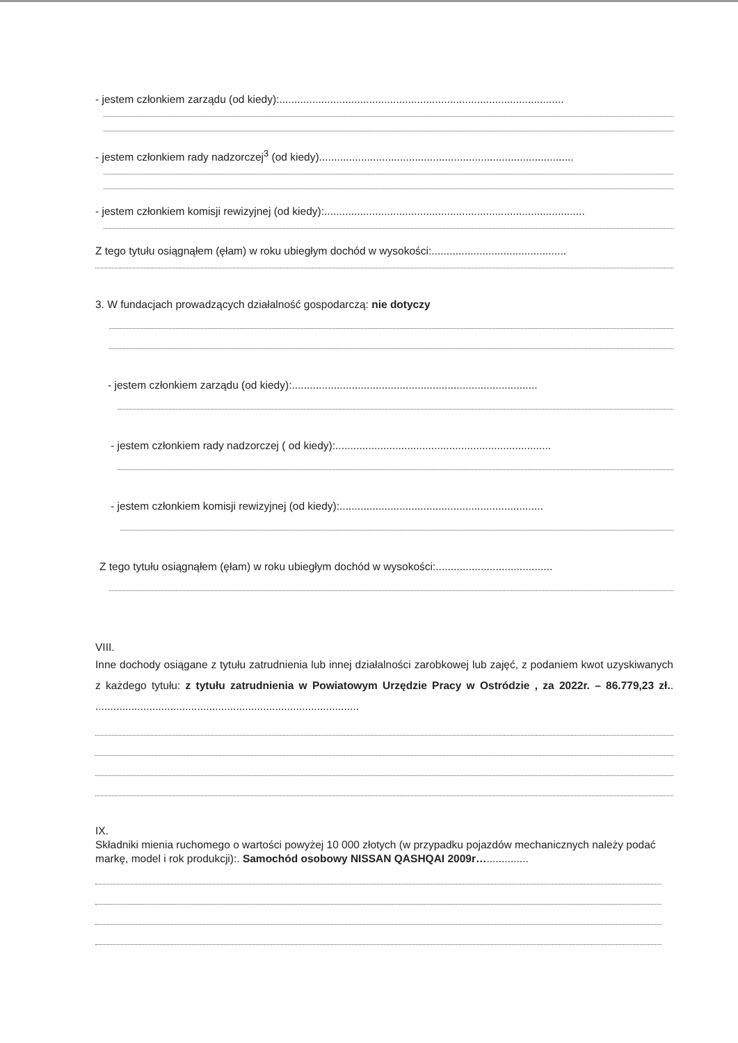- jestem członkiem zarządu (od kiedy):...............................................................................................
- jestem członkiem rady nadzorczej<sup>3</sup> (od kiedy).....................................................................................
- jestem członkiem komisji rewizyjnej (od kiedy):.......................................................................................
Z tego tytułu osiągnąłem (ęłam) w roku ubiegłym dochód w wysokości:.............................................
3. W fundacjach prowadzących działalność gospodarczą: nie dotyczy
- jestem członkiem zarządu (od kiedy):..................................................................................
- jestem członkiem rady nadzorczej ( od kiedy):........................................................................
- jestem członkiem komisji rewizyjnej (od kiedy):....................................................................
Z tego tytułu osiągnąłem (ęłam) w roku ubiegłym dochód w wysokości:.......................................
VIII.
Inne dochody osiągane z tytułu zatrudnienia lub innej działalności zarobkowej lub zajęć, z podaniem kwot uzyskiwanych z każdego tytułu: z tytułu zatrudnienia w Powiatowym Urzędzie Pracy w Ostródzie , za 2022r. – 86.779,23 zł.. ........................................................................................
IX.
Składniki mienia ruchomego o wartości powyżej 10 000 złotych (w przypadku pojazdów mechanicznych należy podać markę, model i rok produkcji):. Samochód osobowy NISSAN QASHQAI 2009r…..............